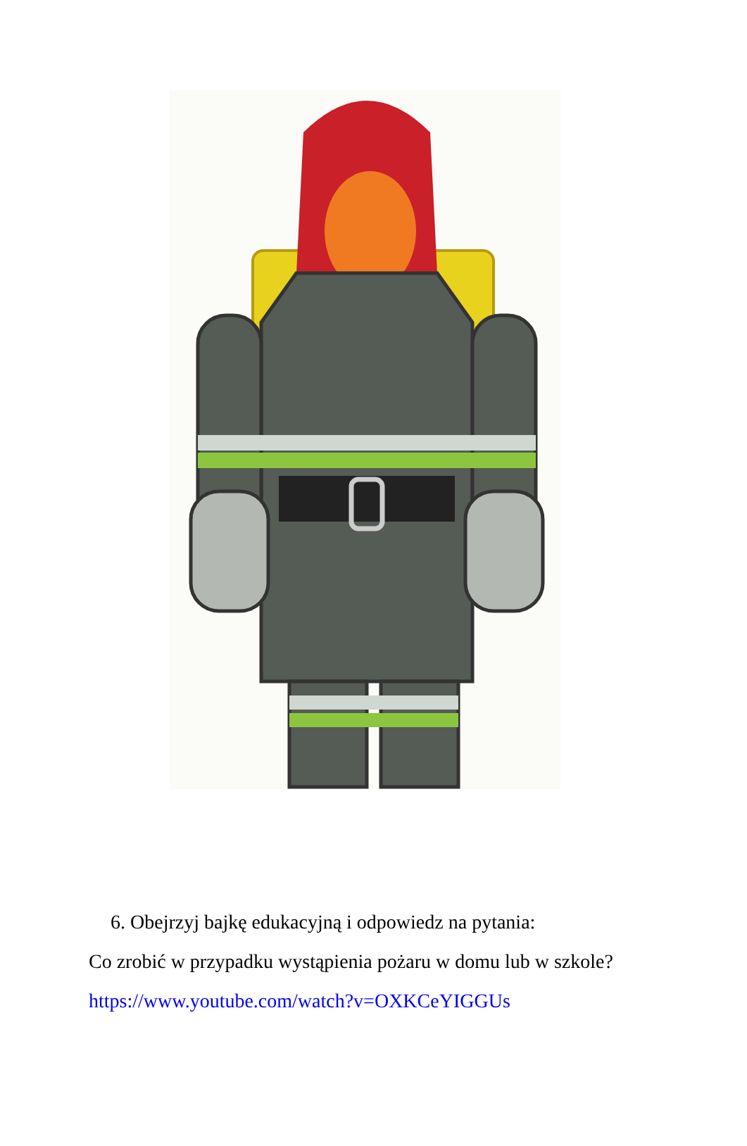6. Obejrzyj bajkę edukacyjną i odpowiedz na pytania:
Co zrobić w przypadku wystąpienia pożaru w domu lub w szkole?
https://www.youtube.com/watch?v=OXKCeYIGGUs